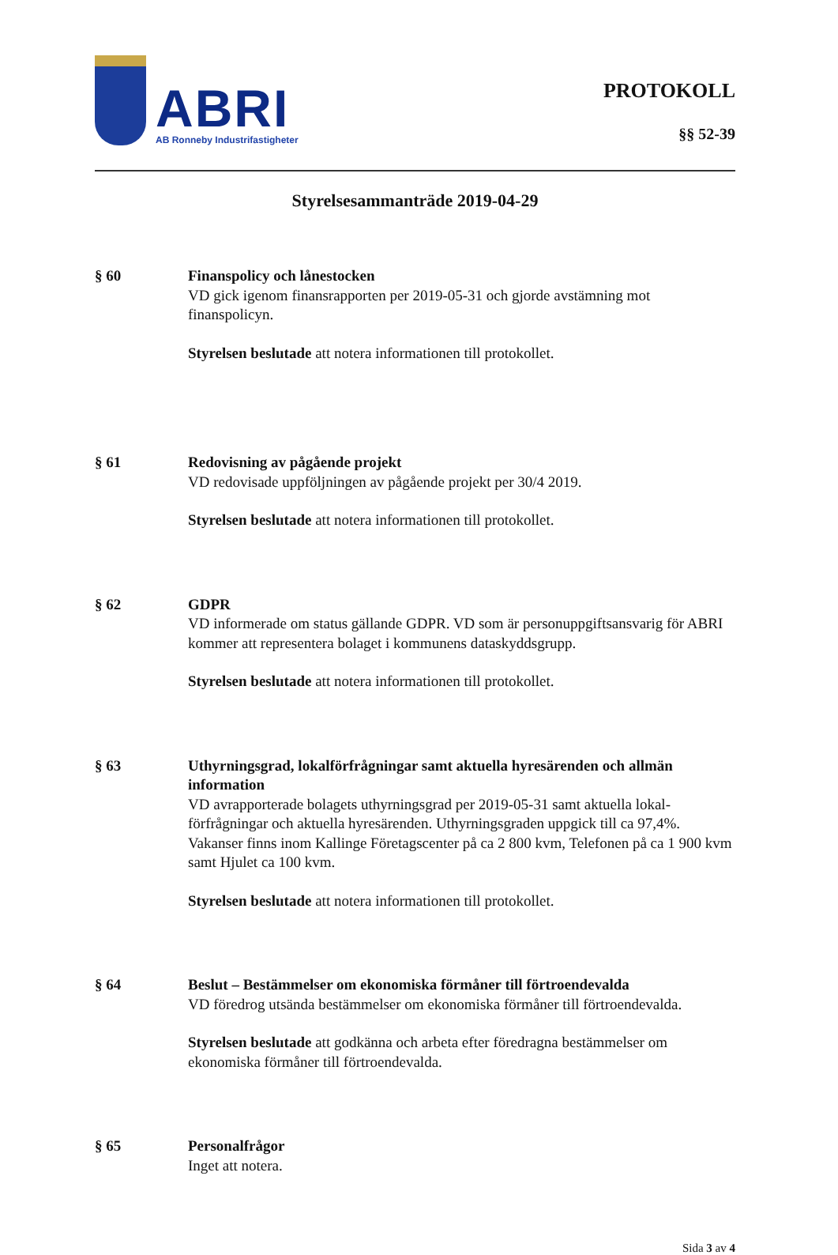ABRI
AB Ronneby Industrifastigheter
PROTOKOLL
§§ 52-39
Styrelsesammanträde 2019-04-29
§ 60 Finanspolicy och lånestocken
VD gick igenom finansrapporten per 2019-05-31 och gjorde avstämning mot finanspolicyn.
Styrelsen beslutade att notera informationen till protokollet.
§ 61 Redovisning av pågående projekt
VD redovisade uppföljningen av pågående projekt per 30/4 2019.
Styrelsen beslutade att notera informationen till protokollet.
§ 62 GDPR
VD informerade om status gällande GDPR. VD som är personuppgiftsansvarig för ABRI kommer att representera bolaget i kommunens dataskyddsgrupp.
Styrelsen beslutade att notera informationen till protokollet.
§ 63 Uthyrningsgrad, lokalförfrågningar samt aktuella hyresärenden och allmän information
VD avrapporterade bolagets uthyrningsgrad per 2019-05-31 samt aktuella lokal-förfrågningar och aktuella hyresärenden. Uthyrningsgraden uppgick till ca 97,4%. Vakanser finns inom Kallinge Företagscenter på ca 2 800 kvm, Telefonen på ca 1 900 kvm samt Hjulet ca 100 kvm.
Styrelsen beslutade att notera informationen till protokollet.
§ 64 Beslut – Bestämmelser om ekonomiska förmåner till förtroendevalda
VD föredrog utsända bestämmelser om ekonomiska förmåner till förtroendevalda.
Styrelsen beslutade att godkänna och arbeta efter föredragna bestämmelser om ekonomiska förmåner till förtroendevalda.
§ 65 Personalfrågor
Inget att notera.
Sida 3 av 4